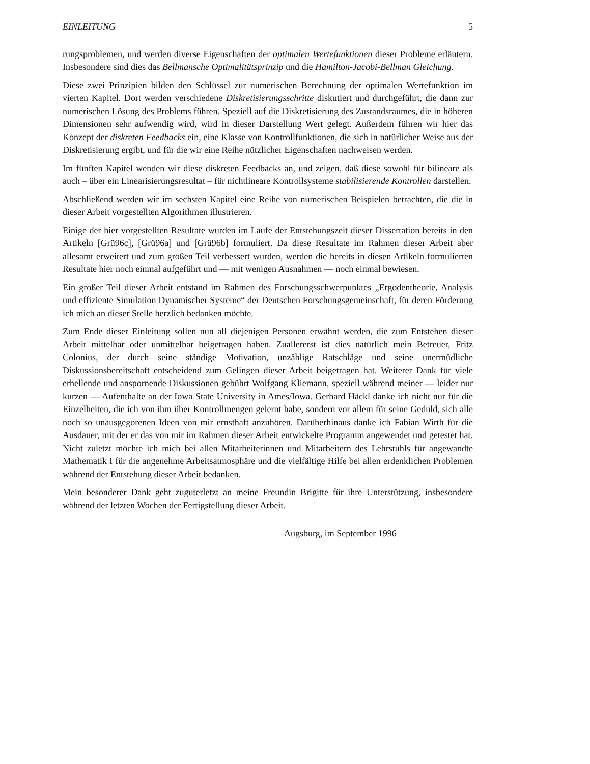EINLEITUNG 5
rungsproblemen, und werden diverse Eigenschaften der optimalen Wertefunktionen dieser Probleme erläutern. Insbesondere sind dies das Bellmansche Optimalitätsprinzip und die Hamilton-Jacobi-Bellman Gleichung.
Diese zwei Prinzipien bilden den Schlüssel zur numerischen Berechnung der optimalen Wertefunktion im vierten Kapitel. Dort werden verschiedene Diskretisierungsschritte diskutiert und durchgeführt, die dann zur numerischen Lösung des Problems führen. Speziell auf die Diskretisierung des Zustandsraumes, die in höheren Dimensionen sehr aufwendig wird, wird in dieser Darstellung Wert gelegt. Außerdem führen wir hier das Konzept der diskreten Feedbacks ein, eine Klasse von Kontrollfunktionen, die sich in natürlicher Weise aus der Diskretisierung ergibt, und für die wir eine Reihe nützlicher Eigenschaften nachweisen werden.
Im fünften Kapitel wenden wir diese diskreten Feedbacks an, und zeigen, daß diese sowohl für bilineare als auch – über ein Linearisierungsresultat – für nichtlineare Kontrollsysteme stabilisierende Kontrollen darstellen.
Abschließend werden wir im sechsten Kapitel eine Reihe von numerischen Beispielen betrachten, die die in dieser Arbeit vorgestellten Algorithmen illustrieren.
Einige der hier vorgestellten Resultate wurden im Laufe der Entstehungszeit dieser Dissertation bereits in den Artikeln [Grü96c], [Grü96a] und [Grü96b] formuliert. Da diese Resultate im Rahmen dieser Arbeit aber allesamt erweitert und zum großen Teil verbessert wurden, werden die bereits in diesen Artikeln formulierten Resultate hier noch einmal aufgeführt und — mit wenigen Ausnahmen — noch einmal bewiesen.
Ein großer Teil dieser Arbeit entstand im Rahmen des Forschungsschwerpunktes „Ergodentheorie, Analysis und effiziente Simulation Dynamischer Systeme“ der Deutschen Forschungsgemeinschaft, für deren Förderung ich mich an dieser Stelle herzlich bedanken möchte.
Zum Ende dieser Einleitung sollen nun all diejenigen Personen erwähnt werden, die zum Entstehen dieser Arbeit mittelbar oder unmittelbar beigetragen haben. Zuallererst ist dies natürlich mein Betreuer, Fritz Colonius, der durch seine ständige Motivation, unzählige Ratschläge und seine unermüdliche Diskussionsbereitschaft entscheidend zum Gelingen dieser Arbeit beigetragen hat. Weiterer Dank für viele erhellende und anspornende Diskussionen gebührt Wolfgang Kliemann, speziell während meiner — leider nur kurzen — Aufenthalte an der Iowa State University in Ames/Iowa. Gerhard Häckl danke ich nicht nur für die Einzelheiten, die ich von ihm über Kontrollmengen gelernt habe, sondern vor allem für seine Geduld, sich alle noch so unausgegorenen Ideen von mir ernsthaft anzuhören. Darüberhinaus danke ich Fabian Wirth für die Ausdauer, mit der er das von mir im Rahmen dieser Arbeit entwickelte Programm angewendet und getestet hat. Nicht zuletzt möchte ich mich bei allen Mitarbeiterinnen und Mitarbeitern des Lehrstuhls für angewandte Mathematik I für die angenehme Arbeitsatmosphäre und die vielfältige Hilfe bei allen erdenklichen Problemen während der Entstehung dieser Arbeit bedanken.
Mein besonderer Dank geht zuguterletzt an meine Freundin Brigitte für ihre Unterstützung, insbesondere während der letzten Wochen der Fertigstellung dieser Arbeit.
Augsburg, im September 1996